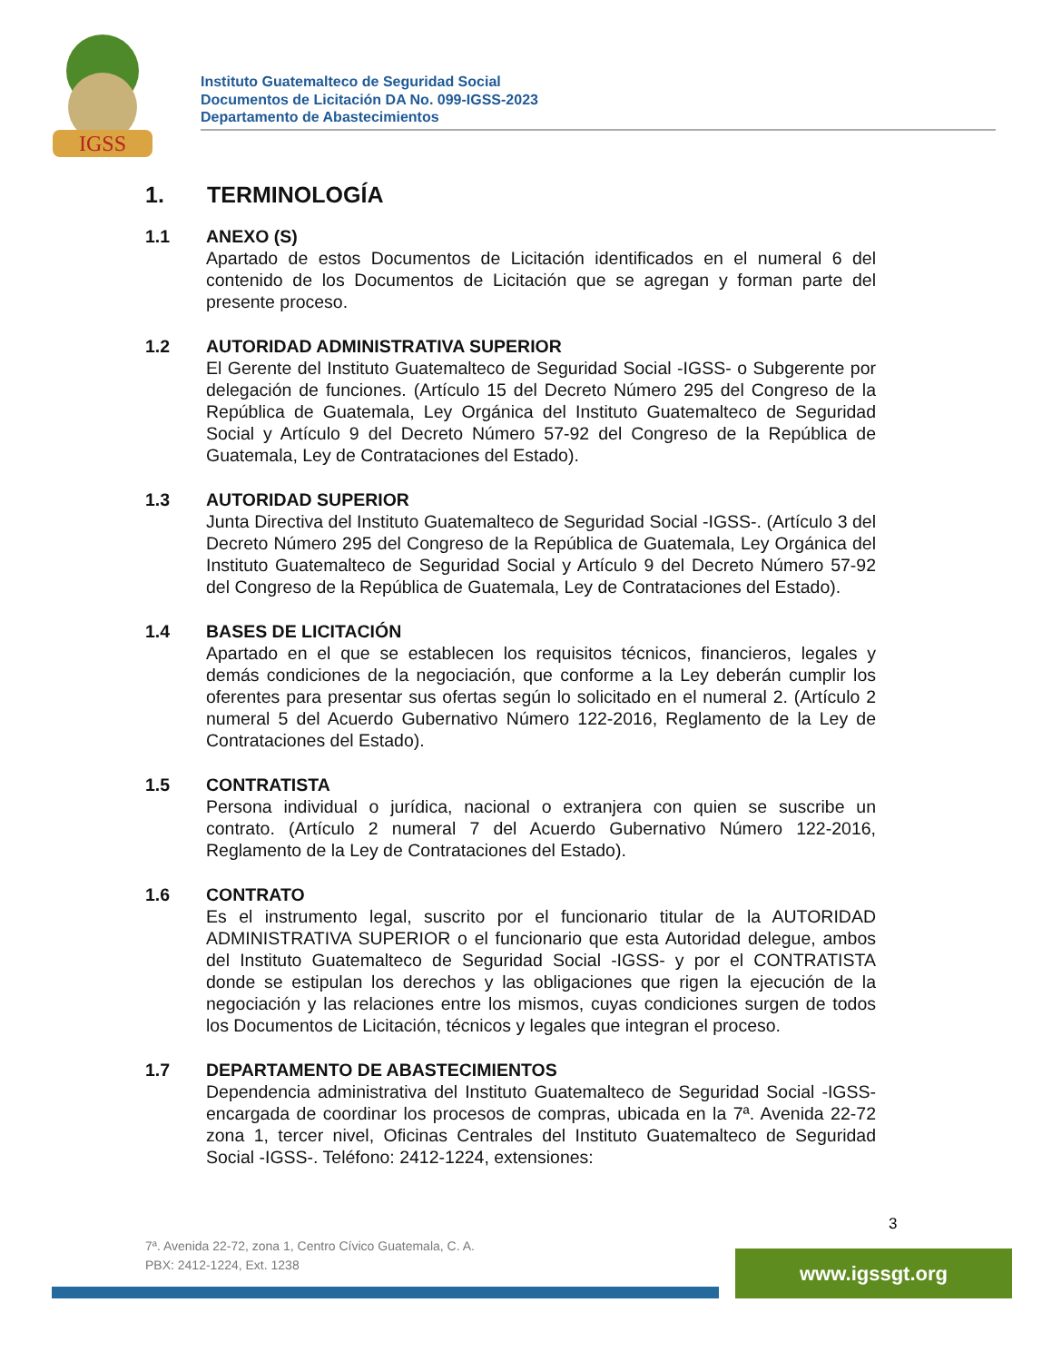IGSS
Instituto Guatemalteco de Seguridad Social
Documentos de Licitación DA No. 099-IGSS-2023
Departamento de Abastecimientos
1. TERMINOLOGÍA
1.1 ANEXO (S)
Apartado de estos Documentos de Licitación identificados en el numeral 6 del contenido de los Documentos de Licitación que se agregan y forman parte del presente proceso.
1.2 AUTORIDAD ADMINISTRATIVA SUPERIOR
El Gerente del Instituto Guatemalteco de Seguridad Social -IGSS- o Subgerente por delegación de funciones. (Artículo 15 del Decreto Número 295 del Congreso de la República de Guatemala, Ley Orgánica del Instituto Guatemalteco de Seguridad Social y Artículo 9 del Decreto Número 57-92 del Congreso de la República de Guatemala, Ley de Contrataciones del Estado).
1.3 AUTORIDAD SUPERIOR
Junta Directiva del Instituto Guatemalteco de Seguridad Social -IGSS-. (Artículo 3 del Decreto Número 295 del Congreso de la República de Guatemala, Ley Orgánica del Instituto Guatemalteco de Seguridad Social y Artículo 9 del Decreto Número 57-92 del Congreso de la República de Guatemala, Ley de Contrataciones del Estado).
1.4 BASES DE LICITACIÓN
Apartado en el que se establecen los requisitos técnicos, financieros, legales y demás condiciones de la negociación, que conforme a la Ley deberán cumplir los oferentes para presentar sus ofertas según lo solicitado en el numeral 2. (Artículo 2 numeral 5 del Acuerdo Gubernativo Número 122-2016, Reglamento de la Ley de Contrataciones del Estado).
1.5 CONTRATISTA
Persona individual o jurídica, nacional o extranjera con quien se suscribe un contrato. (Artículo 2 numeral 7 del Acuerdo Gubernativo Número 122-2016, Reglamento de la Ley de Contrataciones del Estado).
1.6 CONTRATO
Es el instrumento legal, suscrito por el funcionario titular de la AUTORIDAD ADMINISTRATIVA SUPERIOR o el funcionario que esta Autoridad delegue, ambos del Instituto Guatemalteco de Seguridad Social -IGSS- y por el CONTRATISTA donde se estipulan los derechos y las obligaciones que rigen la ejecución de la negociación y las relaciones entre los mismos, cuyas condiciones surgen de todos los Documentos de Licitación, técnicos y legales que integran el proceso.
1.7 DEPARTAMENTO DE ABASTECIMIENTOS
Dependencia administrativa del Instituto Guatemalteco de Seguridad Social -IGSS- encargada de coordinar los procesos de compras, ubicada en la 7ª. Avenida 22-72 zona 1, tercer nivel, Oficinas Centrales del Instituto Guatemalteco de Seguridad Social -IGSS-. Teléfono: 2412-1224, extensiones:
3
7ª. Avenida 22-72, zona 1, Centro Cívico Guatemala, C. A.
PBX: 2412-1224, Ext. 1238
www.igssgt.org